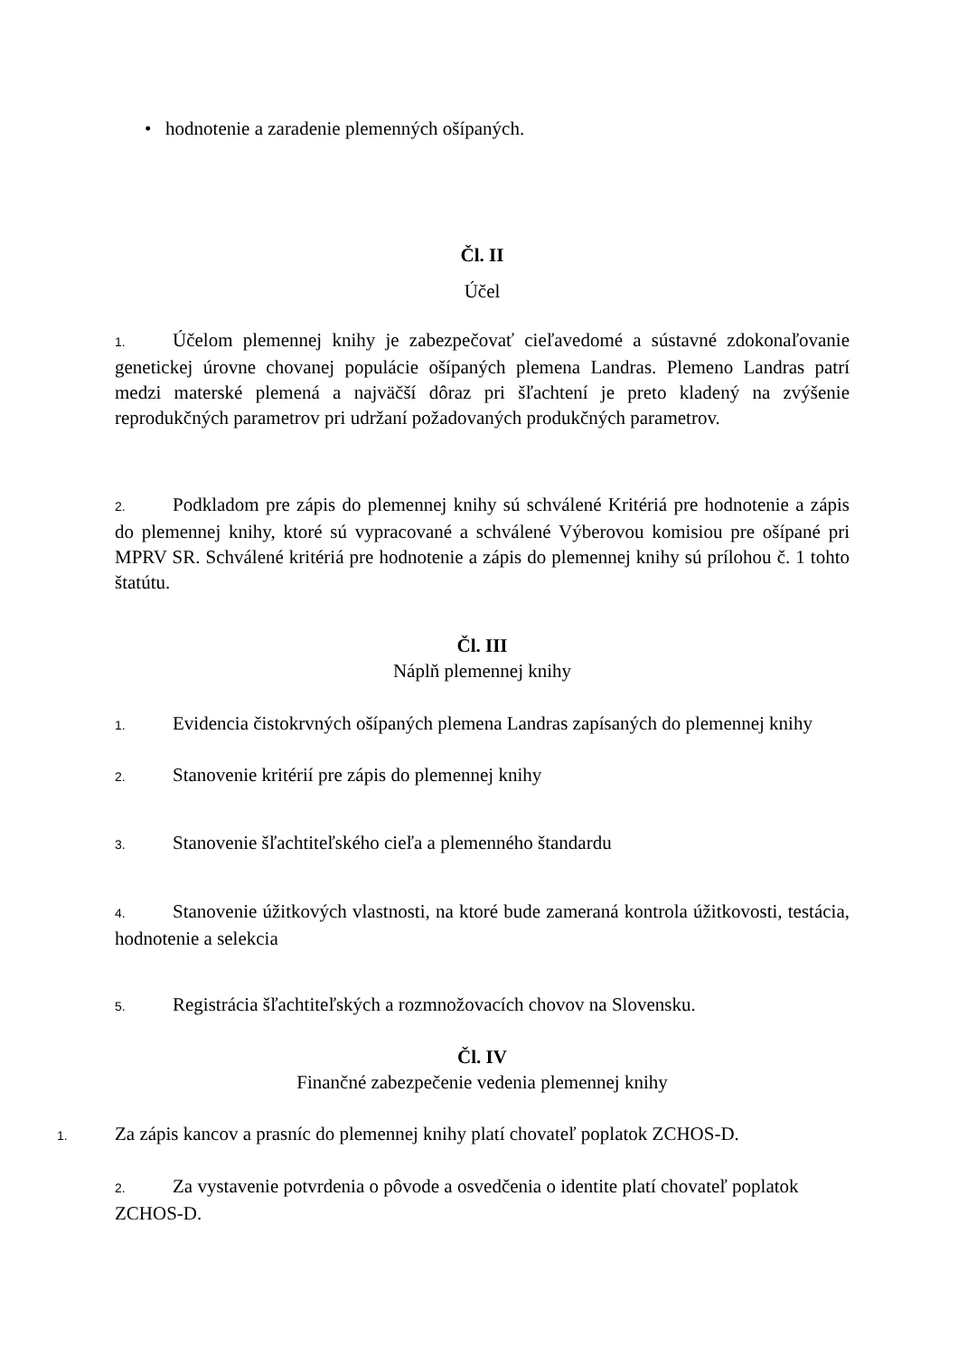• hodnotenie a zaradenie plemenných ošípaných.
Čl. II
Účel
1. Účelom plemennej knihy je zabezpečovať cieľavedomé a sústavné zdokonaľovanie genetickej úrovne chovanej populácie ošípaných plemena Landras. Plemeno Landras patrí medzi materské plemená a najväčší dôraz pri šľachtení je preto kladený na zvýšenie reprodukčných parametrov pri udržaní požadovaných produkčných parametrov.
2. Podkladom pre zápis do plemennej knihy sú schválené Kritériá pre hodnotenie a zápis do plemennej knihy, ktoré sú vypracované a schválené Výberovou komisiou pre ošípané pri MPRV SR. Schválené kritériá pre hodnotenie a zápis do plemennej knihy sú prílohou č. 1 tohto štatútu.
Čl. III
Náplň plemennej knihy
1. Evidencia čistokrvných ošípaných plemena Landras zapísaných do plemennej knihy
2. Stanovenie kritérií pre zápis do plemennej knihy
3. Stanovenie šľachtiteľského cieľa a plemenného štandardu
4. Stanovenie úžitkových vlastnosti, na ktoré bude zameraná kontrola úžitkovosti, testácia, hodnotenie a selekcia
5. Registrácia šľachtiteľských a rozmnožovacích chovov na Slovensku.
Čl. IV
Finančné zabezpečenie vedenia plemennej knihy
1. Za zápis kancov a prasníc do plemennej knihy platí chovateľ poplatok ZCHOS-D.
2. Za vystavenie potvrdenia o pôvode a osvedčenia o identite platí chovateľ poplatok
ZCHOS-D.